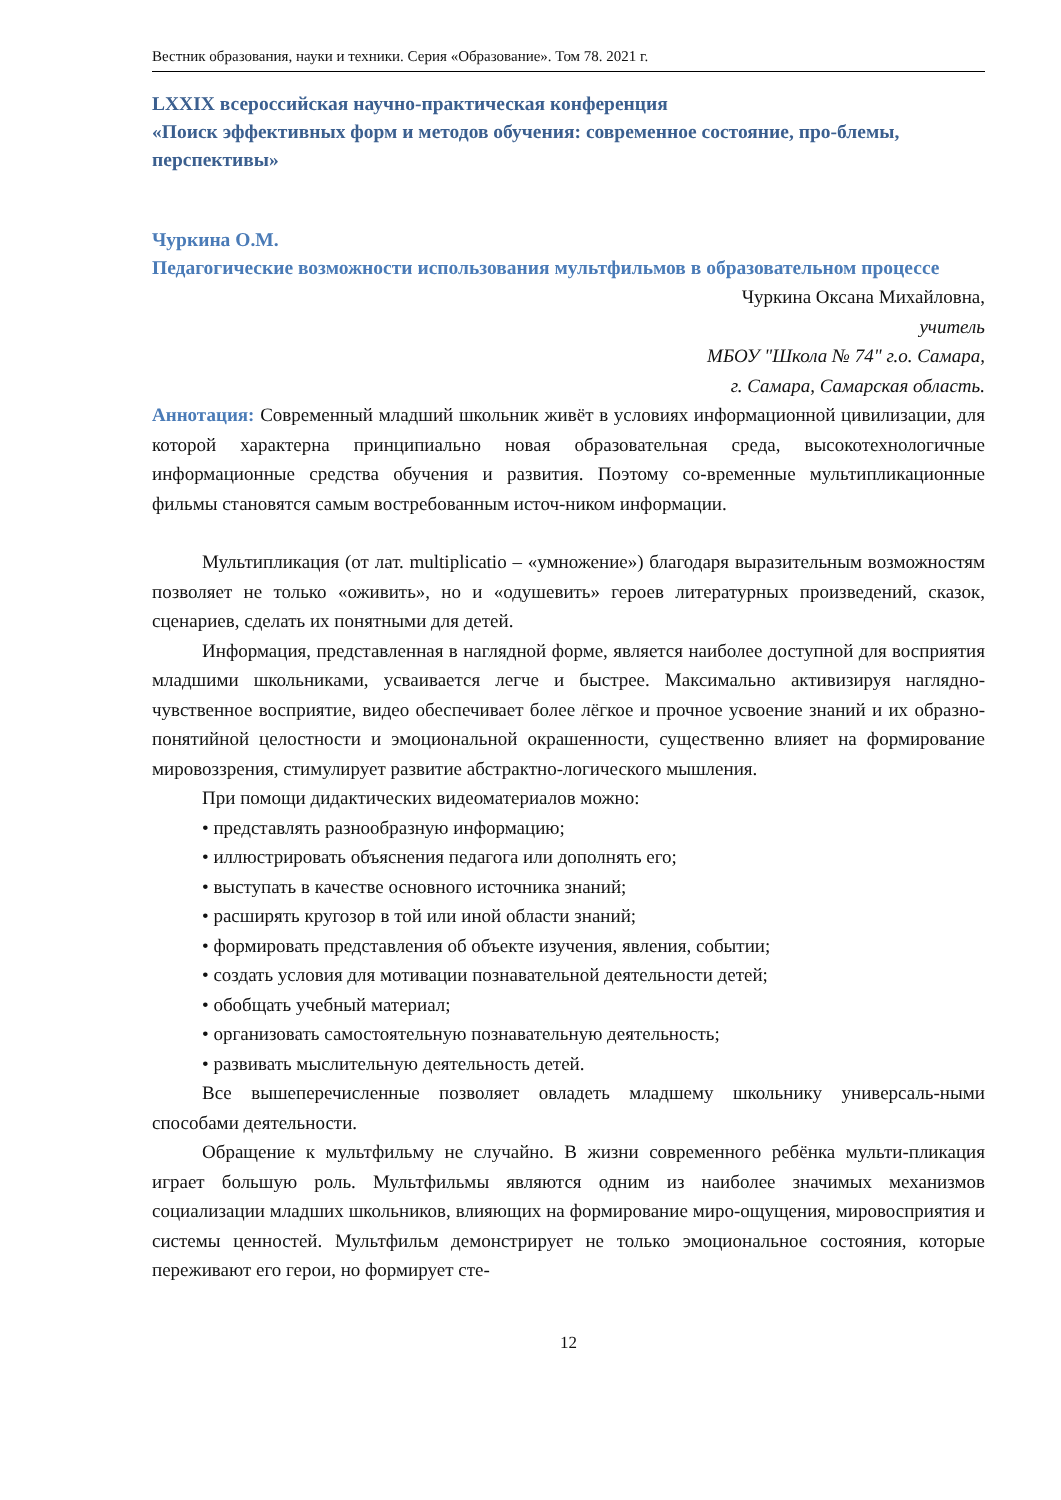Вестник образования, науки и техники. Серия «Образование». Том 78. 2021 г.
LXXIX всероссийская научно-практическая конференция
«Поиск эффективных форм и методов обучения: современное состояние, про-блемы, перспективы»
Чуркина О.М.
Педагогические возможности использования мультфильмов в образовательном процессе
Чуркина Оксана Михайловна,
учитель
МБОУ "Школа № 74" г.о. Самара,
г. Самара, Самарская область.
Аннотация: Современный младший школьник живёт в условиях информационной цивилизации, для которой характерна принципиально новая образовательная среда, высокотехнологичные информационные средства обучения и развития. Поэтому со-временные мультипликационные фильмы становятся самым востребованным источ-ником информации.
Мультипликация (от лат. multiplicatio – «умножение») благодаря выразительным возможностям позволяет не только «оживить», но и «одушевить» героев литературных произведений, сказок, сценариев, сделать их понятными для детей.
Информация, представленная в наглядной форме, является наиболее доступной для восприятия младшими школьниками, усваивается легче и быстрее. Максимально активизируя наглядно-чувственное восприятие, видео обеспечивает более лёгкое и прочное усвоение знаний и их образно-понятийной целостности и эмоциональной окрашенности, существенно влияет на формирование мировоззрения, стимулирует развитие абстрактно-логического мышления.
При помощи дидактических видеоматериалов можно:
• представлять разнообразную информацию;
• иллюстрировать объяснения педагога или дополнять его;
• выступать в качестве основного источника знаний;
• расширять кругозор в той или иной области знаний;
• формировать представления об объекте изучения, явления, событии;
• создать условия для мотивации познавательной деятельности детей;
• обобщать учебный материал;
• организовать самостоятельную познавательную деятельность;
• развивать мыслительную деятельность детей.
Все вышеперечисленные позволяет овладеть младшему школьнику универсаль-ными способами деятельности.
Обращение к мультфильму не случайно. В жизни современного ребёнка мульти-пликация играет большую роль. Мультфильмы являются одним из наиболее значимых механизмов социализации младших школьников, влияющих на формирование миро-ощущения, мировосприятия и системы ценностей. Мультфильм демонстрирует не только эмоциональное состояния, которые переживают его герои, но формирует сте-
12